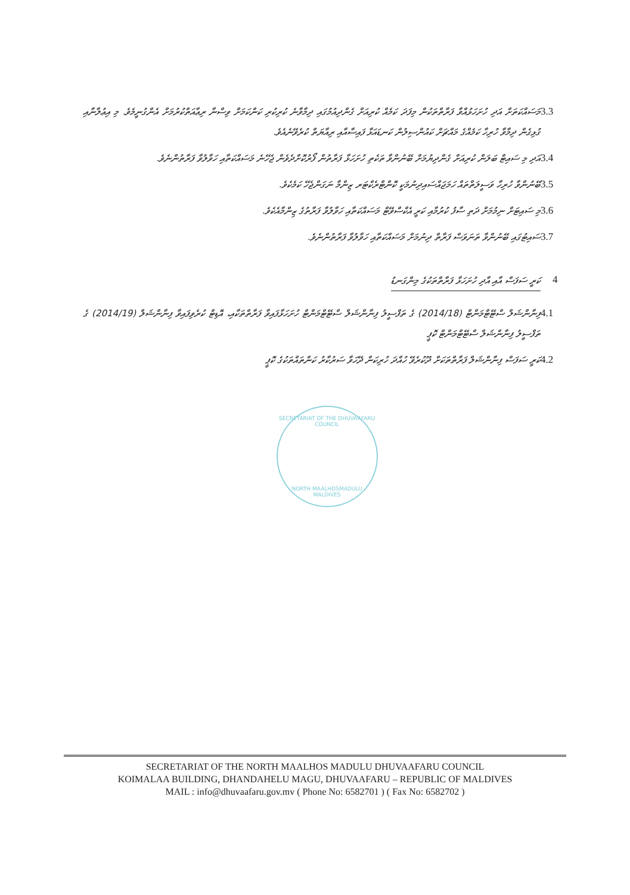3.3 މަސައްކަތަށް އަދި ހުށަހަޅުއްވާ ފަރާތްތަކުން މިފަދަ ކަމެއް ކުރިއަށް ގެންދިއުމުގައި ދިމާވާނެ ކުރިކުރި ކަންކަމަށް ވިސްނާ ރިޢާއަތްކުރުމަށް އެންގުނީމެވެ. މި އިޢުލާނާއި ގުޅިގެން ދިމާވާ ހުރިހާ ކަމެއްގެ މައްޗަށް ކައުންސިލުން ކަނޑައަޅާ ފައިސާއާއި ރިއާޔަތް ކުރެވޭނެއެވެ.
3.4 އަދި މި ސައިޓް ބަލަން ކުރިއަށް ގެންދިޔުމަށް ބޭނުންވާ ތަކެތި ހުށަހަޅާ ފަރާތުން ފޯރުކޮށްދެވެން ޖެހޭނެ މަސައްކަތާއި ހަވާލުވާ ފަރާތުންނެވެ.
3.5 ބޭނުންވާ ހުރިހާ ވަސީލަތްތައް ހަމަޖައްސައިދިނުމަކީ ކޮންޓްރެކްޓަރ ޒިންމާ ނަގަންޖެހޭ ކަމެކެވެ.
3.6 މި ސައިޓަށް ނިމުމަށް ދަތި ސާފު ކުރުމާއި ކަރީ އެކްސްވޭޓް މަސައްކަތާއި ހަވާލުވާ ފަރާތުގެ ޒިންމާއެކެވެ.
3.7 ސައިޓުގައި ބޭނުންވާ ތަނަވަސް ފަރާތް ދިނުމަށް މަސައްކަތާއި ހަވާލުވާ ފަރާތުންނެވެ.
4 ކަރީ ސަފަސް އާއި އާދި ހުށަހަޅާ ފަރާތްތަކުގެ މިންގަނޑު
4.1 ފިނާންޝަލް ސްޓޭޓްމަންޓް (2014/18) ގެ ތަފްސީލު ފިނާންޝަލް ސްޓޭޓްމަންޓް ހުށަހަޅާފައިވާ ފަރާތްތަކާއި، އޮޑިޓް ކުރެވިފައިވާ ފިނާންޝަލް (2014/19) ގެ ތަފްސީލު ފިނާންޝަލް ސްޓޭޓްމަންޓް ކޮޕީ
4.2 ކަރީ ސަފަސް ފިނާންޝަލް ފަރާތްތަކަށް ދޫކުރެވޭ ހުއްދަ ހުރިކަން ދޭހަވާ ސަރުކާރު ކަންތައްތަކުގެ ކޮޕީ
SECRETARIAT OF THE DHUVAAFARU COUNCIL
NORTH MAALHOSMADULU MALDIVES
SECRETARIAT OF THE NORTH MAALHOS MADULU DHUVAAFARU COUNCIL
KOIMALAA BUILDING, DHANDAHELU MAGU, DHUVAAFARU – REPUBLIC OF MALDIVES
MAIL : info@dhuvaafaru.gov.mv ( Phone No: 6582701 ) ( Fax No: 6582702 )